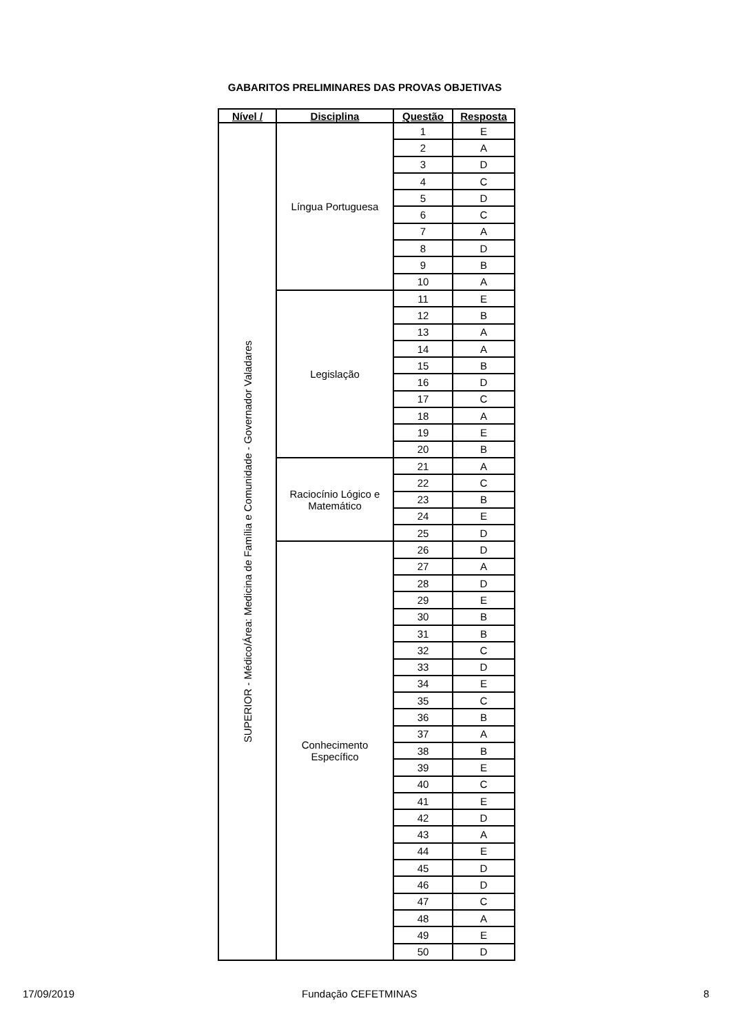GABARITOS PRELIMINARES DAS PROVAS OBJETIVAS
| Nível / | Disciplina | Questão | Resposta |
| --- | --- | --- | --- |
| SUPERIOR - Médico/Área: Medicina de Família e Comunidade - Governador Valadares | Língua Portuguesa | 1 | E |
| | | 2 | A |
| | | 3 | D |
| | | 4 | C |
| | | 5 | D |
| | | 6 | C |
| | | 7 | A |
| | | 8 | D |
| | | 9 | B |
| | | 10 | A |
| | Legislação | 11 | E |
| | | 12 | B |
| | | 13 | A |
| | | 14 | A |
| | | 15 | B |
| | | 16 | D |
| | | 17 | C |
| | | 18 | A |
| | | 19 | E |
| | | 20 | B |
| | Raciocínio Lógico e Matemático | 21 | A |
| | | 22 | C |
| | | 23 | B |
| | | 24 | E |
| | | 25 | D |
| | Conhecimento Específico | 26 | D |
| | | 27 | A |
| | | 28 | D |
| | | 29 | E |
| | | 30 | B |
| | | 31 | B |
| | | 32 | C |
| | | 33 | D |
| | | 34 | E |
| | | 35 | C |
| | | 36 | B |
| | | 37 | A |
| | | 38 | B |
| | | 39 | E |
| | | 40 | C |
| | | 41 | E |
| | | 42 | D |
| | | 43 | A |
| | | 44 | E |
| | | 45 | D |
| | | 46 | D |
| | | 47 | C |
| | | 48 | A |
| | | 49 | E |
| | | 50 | D |
17/09/2019 Fundação CEFETMINAS 8